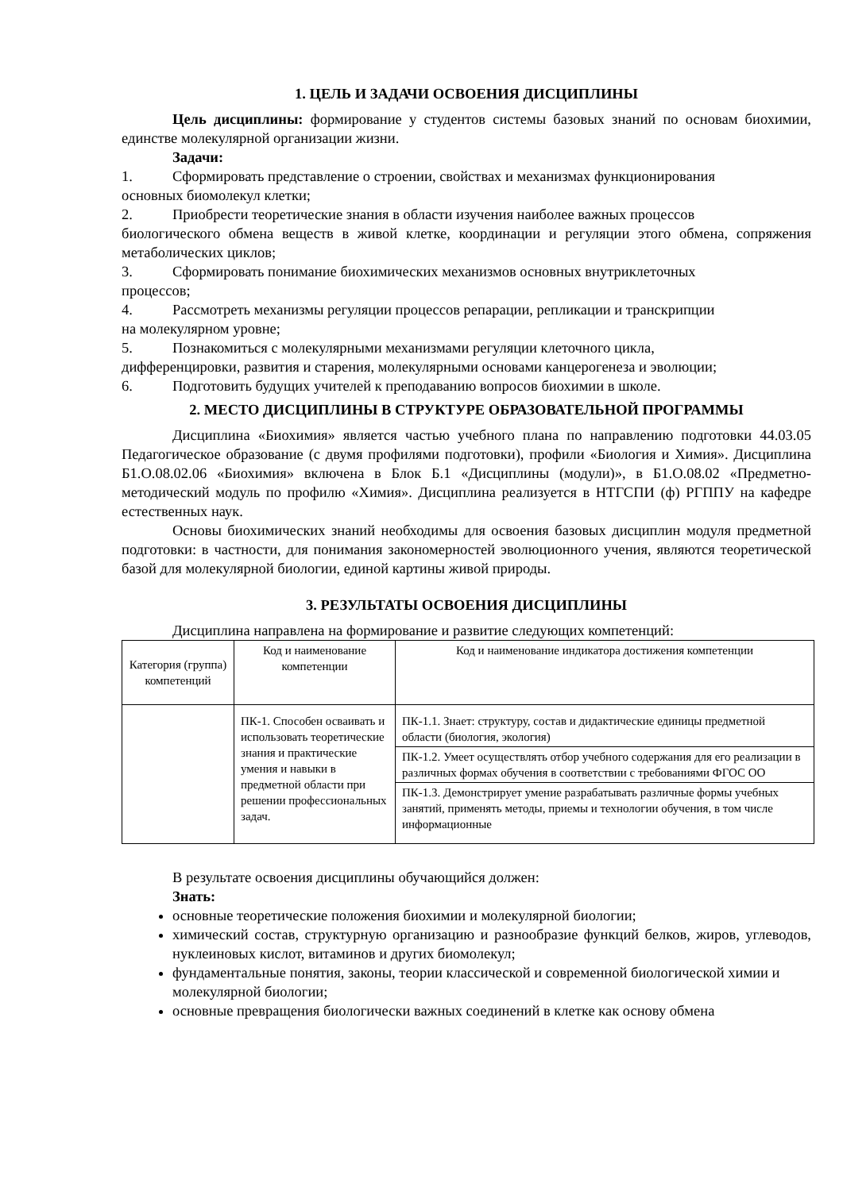1. ЦЕЛЬ И ЗАДАЧИ ОСВОЕНИЯ ДИСЦИПЛИНЫ
Цель дисциплины: формирование у студентов системы базовых знаний по основам биохимии, единстве молекулярной организации жизни.
Задачи:
1. Сформировать представление о строении, свойствах и механизмах функционирования
основных биомолекул клетки;
2. Приобрести теоретические знания в области изучения наиболее важных процессов
биологического обмена веществ в живой клетке, координации и регуляции этого обмена, сопряжения метаболических циклов;
3. Сформировать понимание биохимических механизмов основных внутриклеточных
процессов;
4. Рассмотреть механизмы регуляции процессов репарации, репликации и транскрипции
на молекулярном уровне;
5. Познакомиться с молекулярными механизмами регуляции клеточного цикла,
дифференцировки, развития и старения, молекулярными основами канцерогенеза и эволюции;
6. Подготовить будущих учителей к преподаванию вопросов биохимии в школе.
2. МЕСТО ДИСЦИПЛИНЫ В СТРУКТУРЕ ОБРАЗОВАТЕЛЬНОЙ ПРОГРАММЫ
Дисциплина «Биохимия» является частью учебного плана по направлению подготовки 44.03.05 Педагогическое образование (с двумя профилями подготовки), профили «Биология и Химия». Дисциплина Б1.О.08.02.06 «Биохимия» включена в Блок Б.1 «Дисциплины (модули)», в Б1.О.08.02 «Предметно-методический модуль по профилю «Химия». Дисциплина реализуется в НТГСПИ (ф) РГППУ на кафедре естественных наук.
Основы биохимических знаний необходимы для освоения базовых дисциплин модуля предметной подготовки: в частности, для понимания закономерностей эволюционного учения, являются теоретической базой для молекулярной биологии, единой картины живой природы.
3. РЕЗУЛЬТАТЫ ОСВОЕНИЯ ДИСЦИПЛИНЫ
Дисциплина направлена на формирование и развитие следующих компетенций:
| Категория (группа) компетенций | Код и наименование компетенции | Код и наименование индикатора достижения компетенции |
| --- | --- | --- |
| | ПК-1. Способен осваивать и использовать теоретические знания и практические умения и навыки в предметной области при решении профессиональных задач. | ПК-1.1. Знает: структуру, состав и дидактические единицы предметной области (биология, экология) |
| | | ПК-1.2. Умеет осуществлять отбор учебного содержания для его реализации в различных формах обучения в соответствии с требованиями ФГОС ОО |
| | | ПК-1.3. Демонстрирует умение разрабатывать различные формы учебных занятий, применять методы, приемы и технологии обучения, в том числе информационные |
В результате освоения дисциплины обучающийся должен:
Знать:
основные теоретические положения биохимии и молекулярной биологии;
химический состав, структурную организацию и разнообразие функций белков, жиров, углеводов, нуклеиновых кислот, витаминов и других биомолекул;
фундаментальные понятия, законы, теории классической и современной биологической химии и молекулярной биологии;
основные превращения биологически важных соединений в клетке как основу обмена